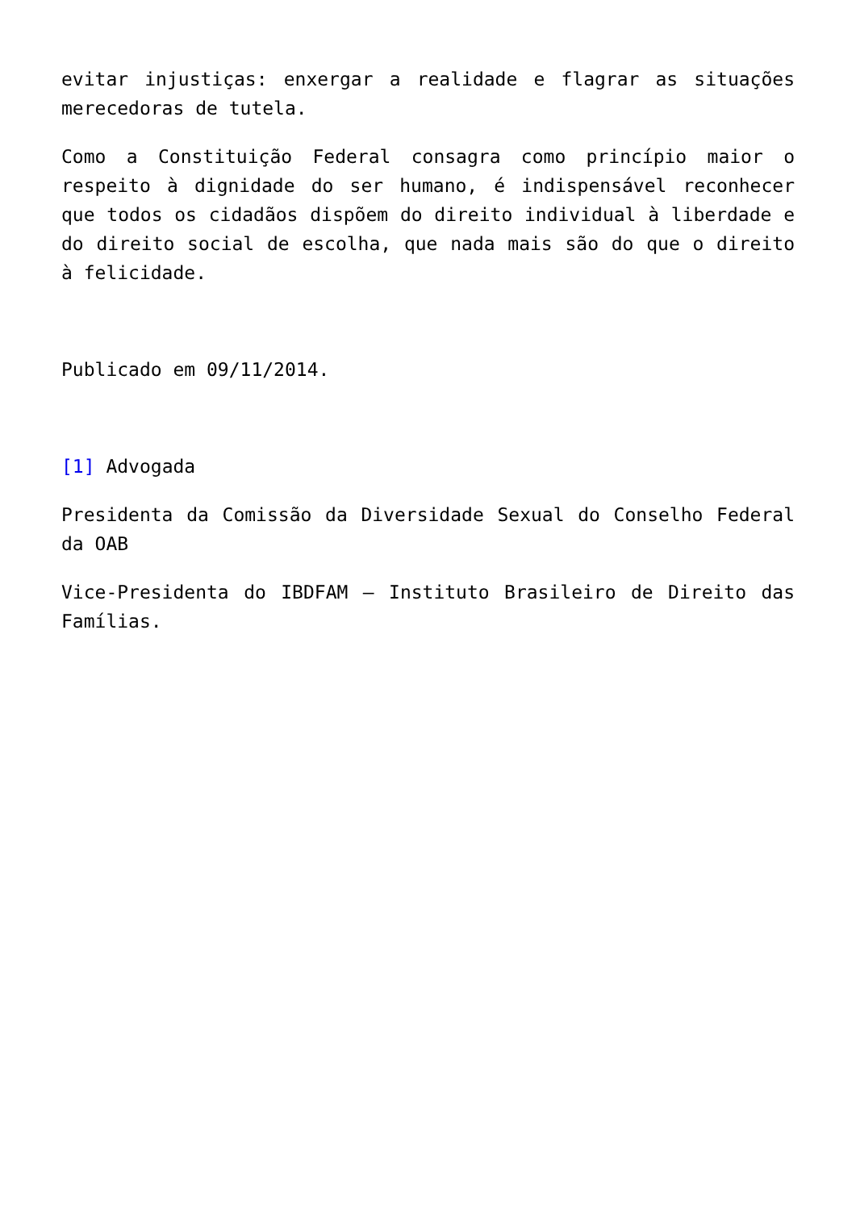evitar injustiças: enxergar a realidade e flagrar as situações merecedoras de tutela.
Como a Constituição Federal consagra como princípio maior o respeito à dignidade do ser humano, é indispensável reconhecer que todos os cidadãos dispõem do direito individual à liberdade e do direito social de escolha, que nada mais são do que o direito à felicidade.
Publicado em 09/11/2014.
[1] Advogada
Presidenta da Comissão da Diversidade Sexual do Conselho Federal da OAB
Vice-Presidenta do IBDFAM – Instituto Brasileiro de Direito das Famílias.